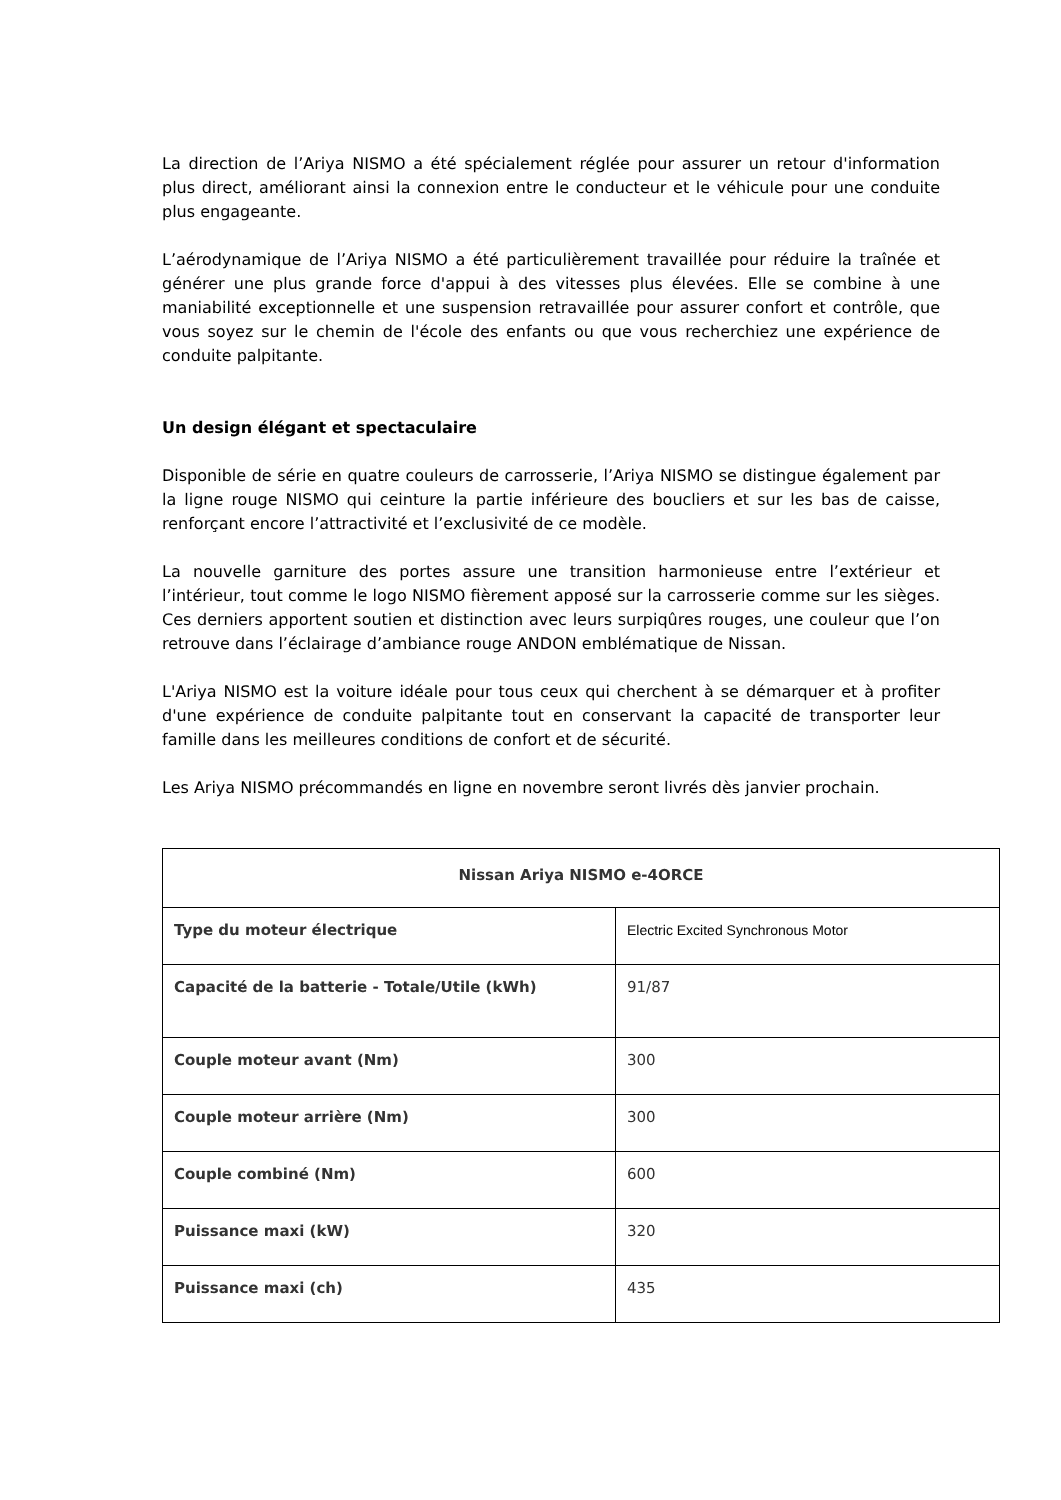La direction de l’Ariya NISMO a été spécialement réglée pour assurer un retour d'information plus direct, améliorant ainsi la connexion entre le conducteur et le véhicule pour une conduite plus engageante.
L’aérodynamique de l’Ariya NISMO a été particulièrement travaillée pour réduire la traînée et générer une plus grande force d'appui à des vitesses plus élevées. Elle se combine à une maniabilité exceptionnelle et une suspension retravaillée pour assurer confort et contrôle, que vous soyez sur le chemin de l'école des enfants ou que vous recherchiez une expérience de conduite palpitante.
Un design élégant et spectaculaire
Disponible de série en quatre couleurs de carrosserie, l’Ariya NISMO se distingue également par la ligne rouge NISMO qui ceinture la partie inférieure des boucliers et sur les bas de caisse, renforçant encore l’attractivité et l’exclusivité de ce modèle.
La nouvelle garniture des portes assure une transition harmonieuse entre l’extérieur et l’intérieur, tout comme le logo NISMO fièrement apposé sur la carrosserie comme sur les sièges. Ces derniers apportent soutien et distinction avec leurs surpiqûres rouges, une couleur que l’on retrouve dans l’éclairage d’ambiance rouge ANDON emblématique de Nissan.
L'Ariya NISMO est la voiture idéale pour tous ceux qui cherchent à se démarquer et à profiter d'une expérience de conduite palpitante tout en conservant la capacité de transporter leur famille dans les meilleures conditions de confort et de sécurité.
Les Ariya NISMO précommandés en ligne en novembre seront livrés dès janvier prochain.
| Nissan Ariya NISMO e-4ORCE | |
| Type du moteur électrique | Electric Excited Synchronous Motor |
| Capacité de la batterie - Totale/Utile (kWh) | 91/87 |
| Couple moteur avant (Nm) | 300 |
| Couple moteur arrière (Nm) | 300 |
| Couple combiné (Nm) | 600 |
| Puissance maxi (kW) | 320 |
| Puissance maxi (ch) | 435 |